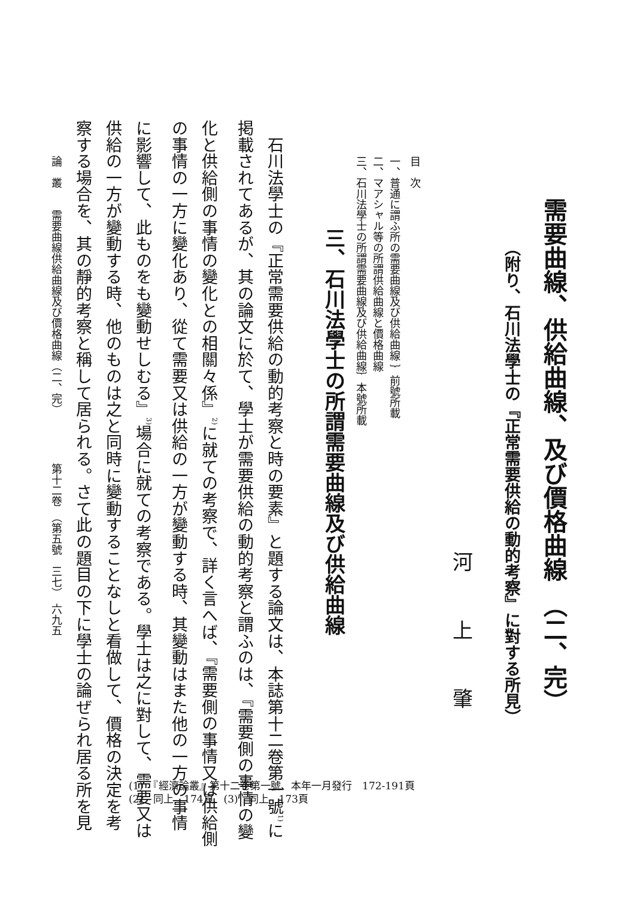需要曲線、供給曲線、及び價格曲線　（二、完）
（附り、石川法學士の『正常需要供給の動的考察』に對する所見）
河上肇
目　次
一、普通に謂ふ所の需要曲線及び供給曲線 ｝前號所載
二、マアシャル等の所謂供給曲線と價格曲線
三、石川法學士の所謂需要曲線及び供給曲線｝本號所載
三、石川法學士の所謂需要曲線及び供給曲線
　石川法學士の『正常需要供給の動的考察と時の要素』と題する論文は、本誌第十二卷第一號<sup>1)</sup>に
掲載されてあるが、其の論文に於て、學士が需要供給の動的考察と謂ふのは、『需要側の事情の變
化と供給側の事情の變化との相關々係』<sup>2)</sup>に就ての考察で、詳く言へば、『需要側の事情又は供給側
の事情の一方に變化あり、從て需要又は供給の一方が變動する時、其變動はまた他の一方の事情
に影響して、此ものをも變動せしむる』<sup>3)</sup>場合に就ての考察である。學士は之に對して、需要又は
供給の一方が變動する時、他のものは之と同時に變動することなしと看做して、價格の決定を考
察する場合を、其の靜的考察と稱して居られる。さて此の題目の下に學士の論ぜられ居る所を見
論　叢　　需要曲線供給曲線及び價格曲線（二、完）　　　　　第十二卷　（第五號　三七）　六九五
(1)　『經濟論叢』第十二卷第一號、本年一月發行　172-191頁
(2)　同上　174頁　(3)　同上　173頁